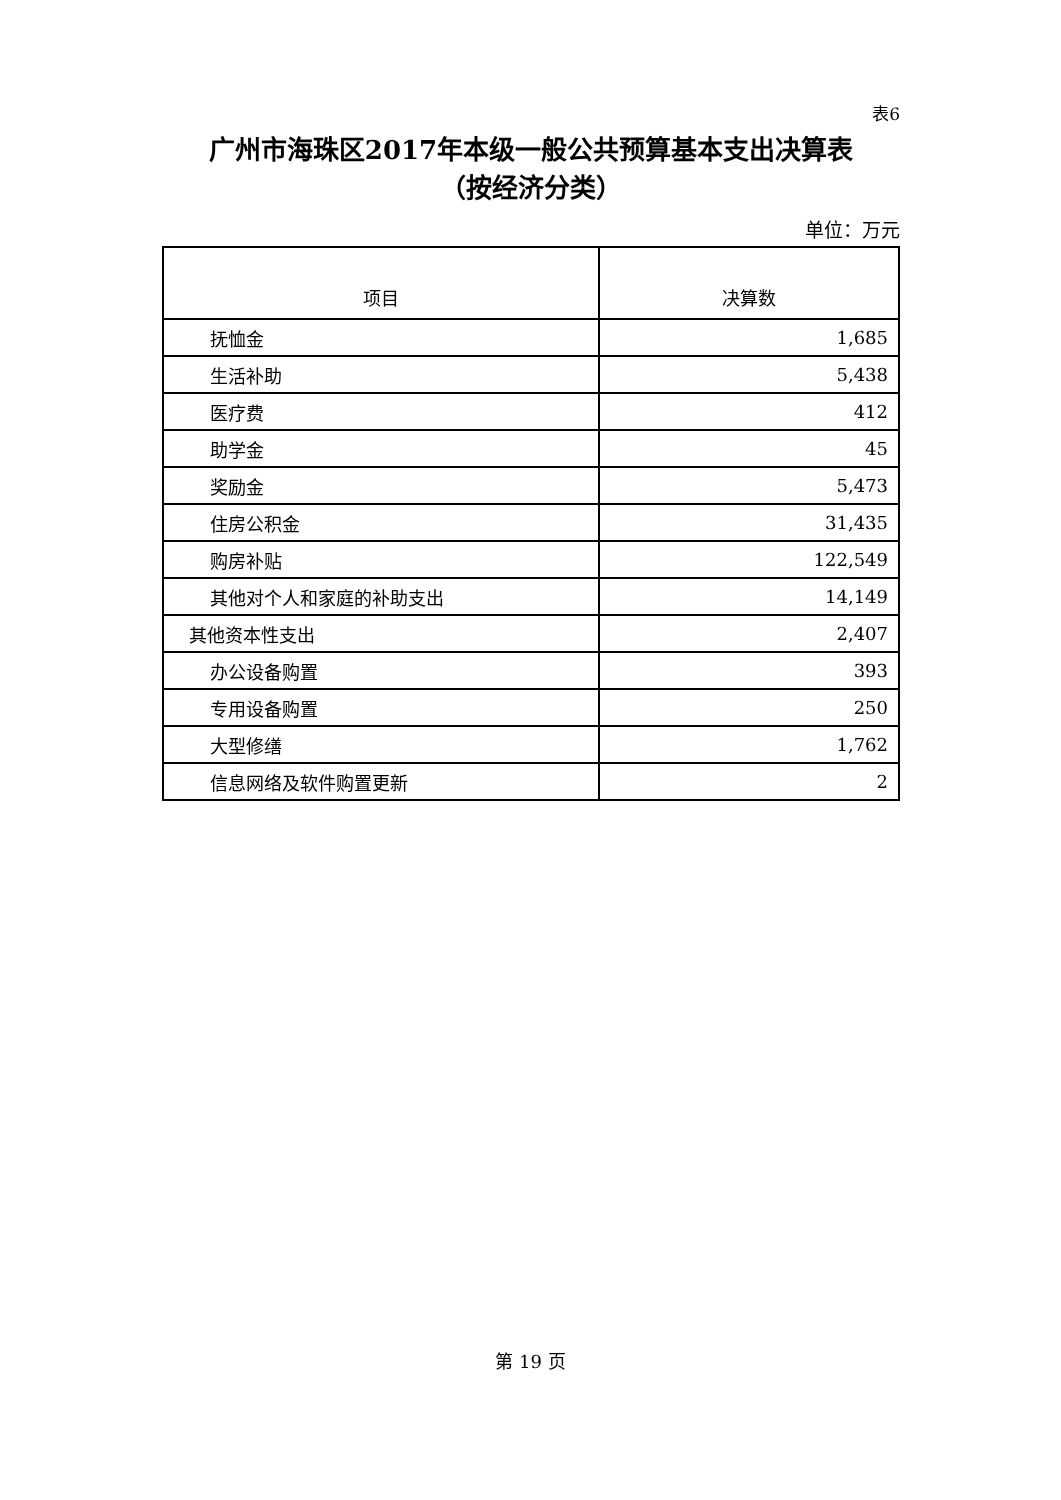表6
广州市海珠区2017年本级一般公共预算基本支出决算表
（按经济分类）
单位：万元
| 项目 | 决算数 |
| --- | --- |
| 抚恤金 | 1,685 |
| 生活补助 | 5,438 |
| 医疗费 | 412 |
| 助学金 | 45 |
| 奖励金 | 5,473 |
| 住房公积金 | 31,435 |
| 购房补贴 | 122,549 |
| 其他对个人和家庭的补助支出 | 14,149 |
| 其他资本性支出 | 2,407 |
| 办公设备购置 | 393 |
| 专用设备购置 | 250 |
| 大型修缮 | 1,762 |
| 信息网络及软件购置更新 | 2 |
第 19 页